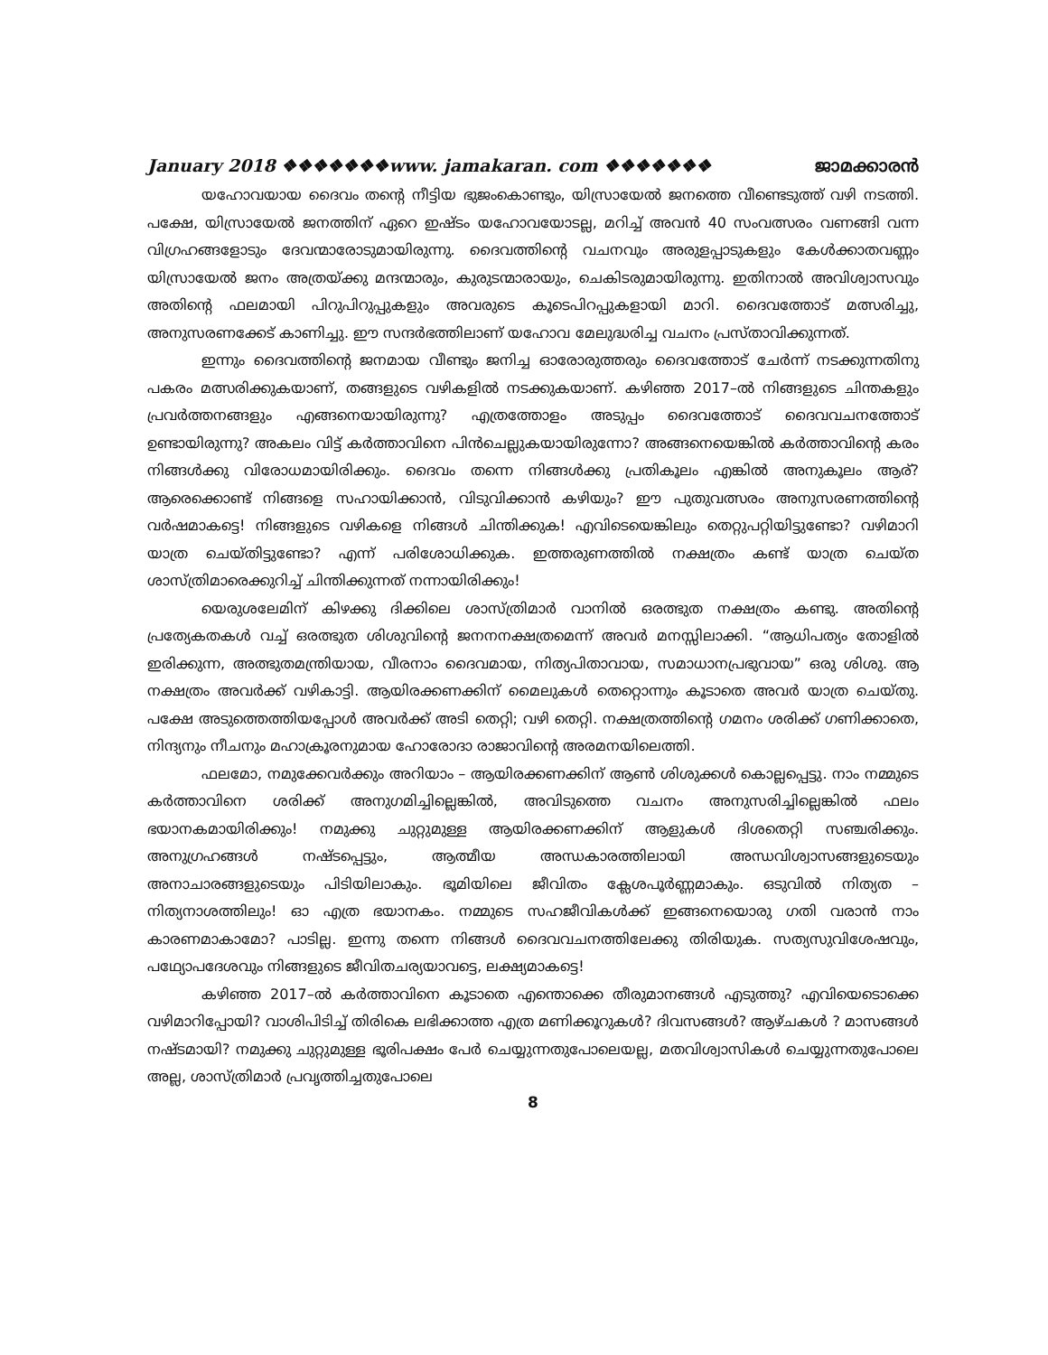January 2018 ❖❖❖❖❖❖❖www. jamakaran. com ❖❖❖❖❖❖❖ ജാമക്കാരൻ
യഹോവയായ ദൈവം തന്റെ നീട്ടിയ ഭുജംകൊണ്ടും, യിസ്രായേൽ ജനത്തെ വീണ്ടെടുത്ത് വഴി നടത്തി. പക്ഷേ, യിസ്രായേൽ ജനത്തിന് ഏറെ ഇഷ്ടം യഹോവയോടല്ല, മറിച്ച് അവൻ 40 സംവത്സരം വണങ്ങി വന്ന വിഗ്രഹങ്ങളോടും ദേവന്മാരോടുമായിരുന്നു. ദൈവത്തിന്റെ വചനവും അരുളപ്പാടുകളും കേൾക്കാതവണ്ണം യിസ്രായേൽ ജനം അത്രയ്ക്കു മന്ദന്മാരും, കുരുടന്മാരായും, ചെകിടരുമായിരുന്നു. ഇതിനാൽ അവിശ്വാസവും അതിന്റെ ഫലമായി പിറുപിറുപ്പുകളും അവരുടെ കൂടെപിറപ്പുകളായി മാറി. ദൈവത്തോട് മത്സരിച്ചു, അനുസരണക്കേട് കാണിച്ചു. ഈ സന്ദർഭത്തിലാണ് യഹോവ മേലുദ്ധരിച്ച വചനം പ്രസ്താവിക്കുന്നത്.
ഇന്നും ദൈവത്തിന്റെ ജനമായ വീണ്ടും ജനിച്ച ഓരോരുത്തരും ദൈവത്തോട് ചേർന്ന് നടക്കുന്നതിനു പകരം മത്സരിക്കുകയാണ്, തങ്ങളുടെ വഴികളിൽ നടക്കുകയാണ്. കഴിഞ്ഞ 2017–ൽ നിങ്ങളുടെ ചിന്തകളും പ്രവർത്തനങ്ങളും എങ്ങനെയായിരുന്നു? എത്രത്തോളം അടുപ്പം ദൈവത്തോട് ദൈവവചനത്തോട് ഉണ്ടായിരുന്നു? അകലം വിട്ട് കർത്താവിനെ പിൻചെല്ലുകയായിരുന്നോ? അങ്ങനെയെങ്കിൽ കർത്താവിന്റെ കരം നിങ്ങൾക്കു വിരോധമായിരിക്കും. ദൈവം തന്നെ നിങ്ങൾക്കു പ്രതികൂലം എങ്കിൽ അനുകൂലം ആര്? ആരെക്കൊണ്ട് നിങ്ങളെ സഹായിക്കാൻ, വിടുവിക്കാൻ കഴിയും? ഈ പുതുവത്സരം അനുസരണത്തിന്റെ വർഷമാകട്ടെ! നിങ്ങളുടെ വഴികളെ നിങ്ങൾ ചിന്തിക്കുക! എവിടെയെങ്കിലും തെറ്റുപറ്റിയിട്ടുണ്ടോ? വഴിമാറി യാത്ര ചെയ്തിട്ടുണ്ടോ? എന്ന് പരിശോധിക്കുക. ഇത്തരുണത്തിൽ നക്ഷത്രം കണ്ട് യാത്ര ചെയ്ത ശാസ്ത്രിമാരെക്കുറിച്ച് ചിന്തിക്കുന്നത് നന്നായിരിക്കും!
യെരുശലേമിന് കിഴക്കു ദിക്കിലെ ശാസ്ത്രിമാർ വാനിൽ ഒരത്ഭുത നക്ഷത്രം കണ്ടു. അതിന്റെ പ്രത്യേകതകൾ വച്ച് ഒരത്ഭുത ശിശുവിന്റെ ജനനനക്ഷത്രമെന്ന് അവർ മനസ്സിലാക്കി. “ആധിപത്യം തോളിൽ ഇരിക്കുന്ന, അത്ഭുതമന്ത്രിയായ, വീരനാം ദൈവമായ, നിത്യപിതാവായ, സമാധാനപ്രഭുവായ” ഒരു ശിശു. ആ നക്ഷത്രം അവർക്ക് വഴികാട്ടി. ആയിരക്കണക്കിന് മൈലുകൾ തെറ്റൊന്നും കൂടാതെ അവർ യാത്ര ചെയ്തു. പക്ഷേ അടുത്തെത്തിയപ്പോൾ അവർക്ക് അടി തെറ്റി; വഴി തെറ്റി. നക്ഷത്രത്തിന്റെ ഗമനം ശരിക്ക് ഗണിക്കാതെ, നിന്ദ്യനും നീചനും മഹാക്രൂരനുമായ ഹോരോദാ രാജാവിന്റെ അരമനയിലെത്തി.
ഫലമോ, നമുക്കേവർക്കും അറിയാം – ആയിരക്കണക്കിന് ആൺ ശിശുക്കൾ കൊല്ലപ്പെട്ടു. നാം നമ്മുടെ കർത്താവിനെ ശരിക്ക് അനുഗമിച്ചില്ലെങ്കിൽ, അവിടുത്തെ വചനം അനുസരിച്ചില്ലെങ്കിൽ ഫലം ഭയാനകമായിരിക്കും! നമുക്കു ചുറ്റുമുള്ള ആയിരക്കണക്കിന് ആളുകൾ ദിശതെറ്റി സഞ്ചരിക്കും. അനുഗ്രഹങ്ങൾ നഷ്ടപ്പെട്ടും, ആത്മീയ അന്ധകാരത്തിലായി അന്ധവിശ്വാസങ്ങളുടെയും അനാചാരങ്ങളുടെയും പിടിയിലാകും. ഭൂമിയിലെ ജീവിതം ക്ലേശപൂർണ്ണമാകും. ഒടുവിൽ നിത്യത – നിത്യനാശത്തിലും! ഓ എത്ര ഭയാനകം. നമ്മുടെ സഹജീവികൾക്ക് ഇങ്ങനെയൊരു ഗതി വരാൻ നാം കാരണമാകാമോ? പാടില്ല. ഇന്നു തന്നെ നിങ്ങൾ ദൈവവചനത്തിലേക്കു തിരിയുക. സത്യസുവിശേഷവും, പഥ്യോപദേശവും നിങ്ങളുടെ ജീവിതചര്യയാവട്ടെ, ലക്ഷ്യമാകട്ടെ!
കഴിഞ്ഞ 2017–ൽ കർത്താവിനെ കൂടാതെ എന്തൊക്കെ തീരുമാനങ്ങൾ എടുത്തു? എവിയെടൊക്കെ വഴിമാറിപ്പോയി? വാശിപിടിച്ച് തിരികെ ലഭിക്കാത്ത എത്ര മണിക്കൂറുകൾ? ദിവസങ്ങൾ? ആഴ്ചകൾ ? മാസങ്ങൾ നഷ്ടമായി? നമുക്കു ചുറ്റുമുള്ള ഭൂരിപക്ഷം പേർ ചെയ്യുന്നതുപോലെയല്ല, മതവിശ്വാസികൾ ചെയ്യുന്നതുപോലെ അല്ല, ശാസ്ത്രിമാർ പ്രവൃത്തിച്ചതുപോലെ
8